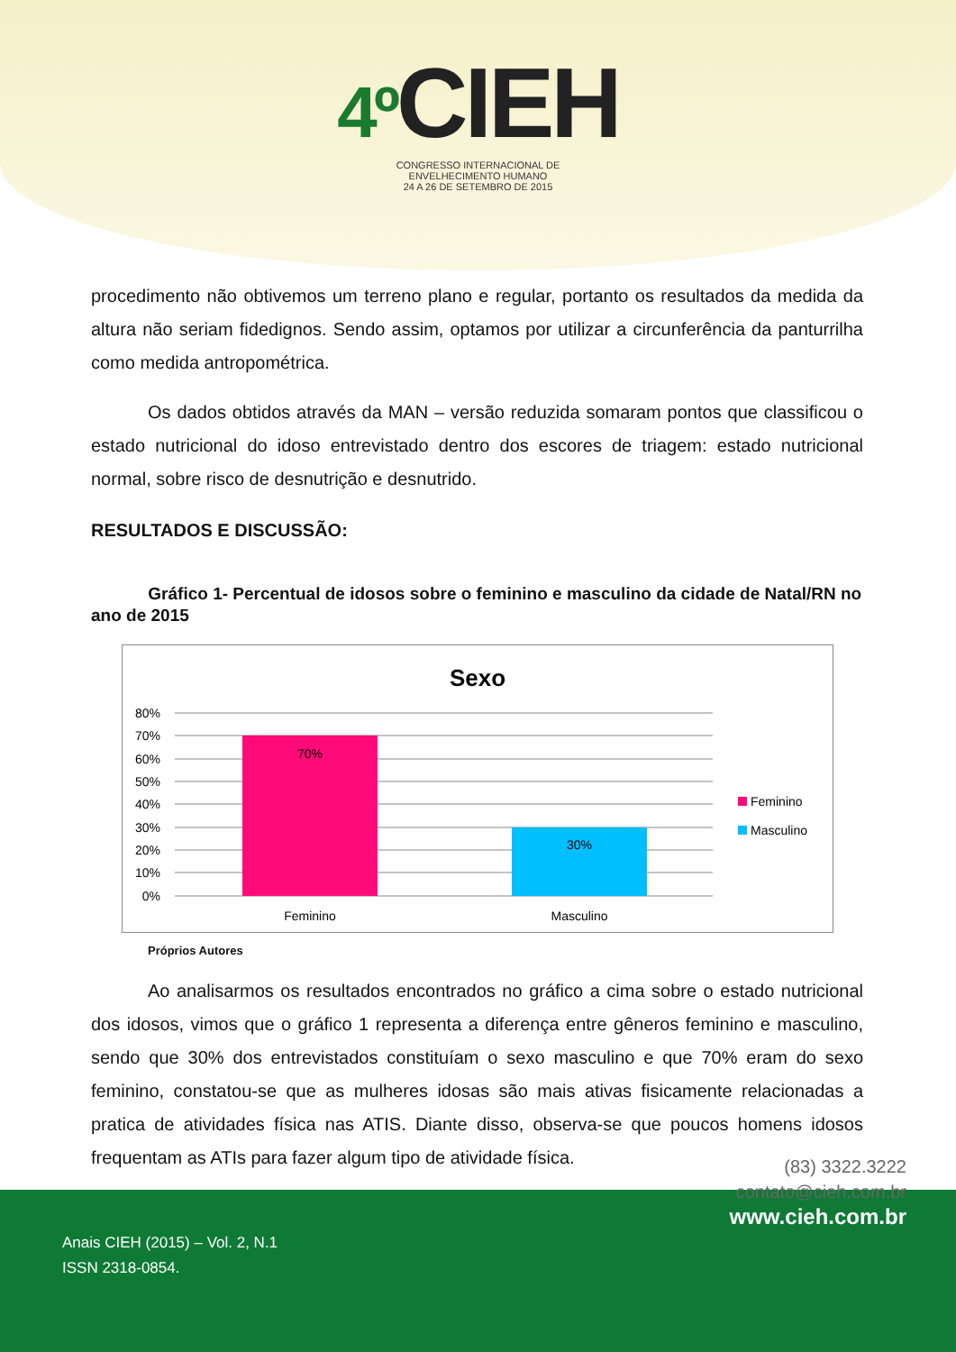4º CIEH
CONGRESSO INTERNACIONAL DE
ENVELHECIMENTO HUMANO
24 A 26 DE SETEMBRO DE 2015
procedimento não obtivemos um terreno plano e regular, portanto os resultados da medida da altura não seriam fidedignos. Sendo assim, optamos por utilizar a circunferência da panturrilha como medida antropométrica.
Os dados obtidos através da MAN – versão reduzida somaram pontos que classificou o estado nutricional do idoso entrevistado dentro dos escores de triagem: estado nutricional normal, sobre risco de desnutrição e desnutrido.
RESULTADOS E DISCUSSÃO:
Gráfico 1- Percentual de idosos sobre o feminino e masculino da cidade de Natal/RN no ano de 2015
Sexo
80%
70%
60%
50%
40%
30%
20%
10%
0%
70%
30%
Feminino
Masculino
Feminino
Masculino
Próprios Autores
Ao analisarmos os resultados encontrados no gráfico a cima sobre o estado nutricional dos idosos, vimos que o gráfico 1 representa a diferença entre gêneros feminino e masculino, sendo que 30% dos entrevistados constituíam o sexo masculino e que 70% eram do sexo feminino, constatou-se que as mulheres idosas são mais ativas fisicamente relacionadas a pratica de atividades física nas ATIS. Diante disso, observa-se que poucos homens idosos frequentam as ATIs para fazer algum tipo de atividade física.
(83) 3322.3222
contato@cieh.com.br
www.cieh.com.br
Anais CIEH (2015) – Vol. 2, N.1
ISSN 2318-0854.